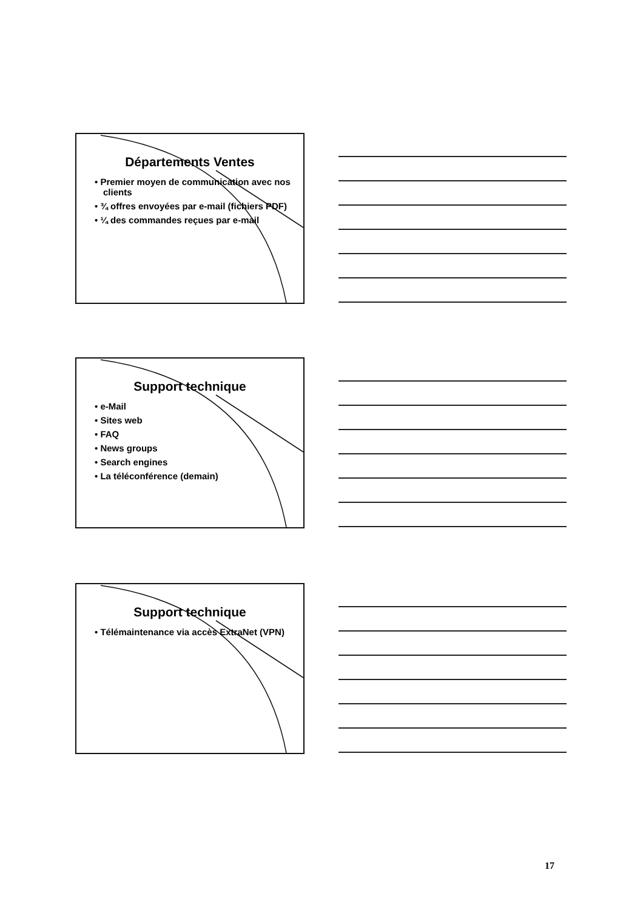Départements Ventes
• Premier moyen de communication avec nos clients
• ¾ offres envoyées par e-mail (fichiers PDF)
• ¼ des commandes reçues par e-mail
Support technique
• e-Mail
• Sites web
• FAQ
• News groups
• Search engines
• La téléconférence (demain)
Support technique
• Télémaintenance via accès ExtraNet (VPN)
17